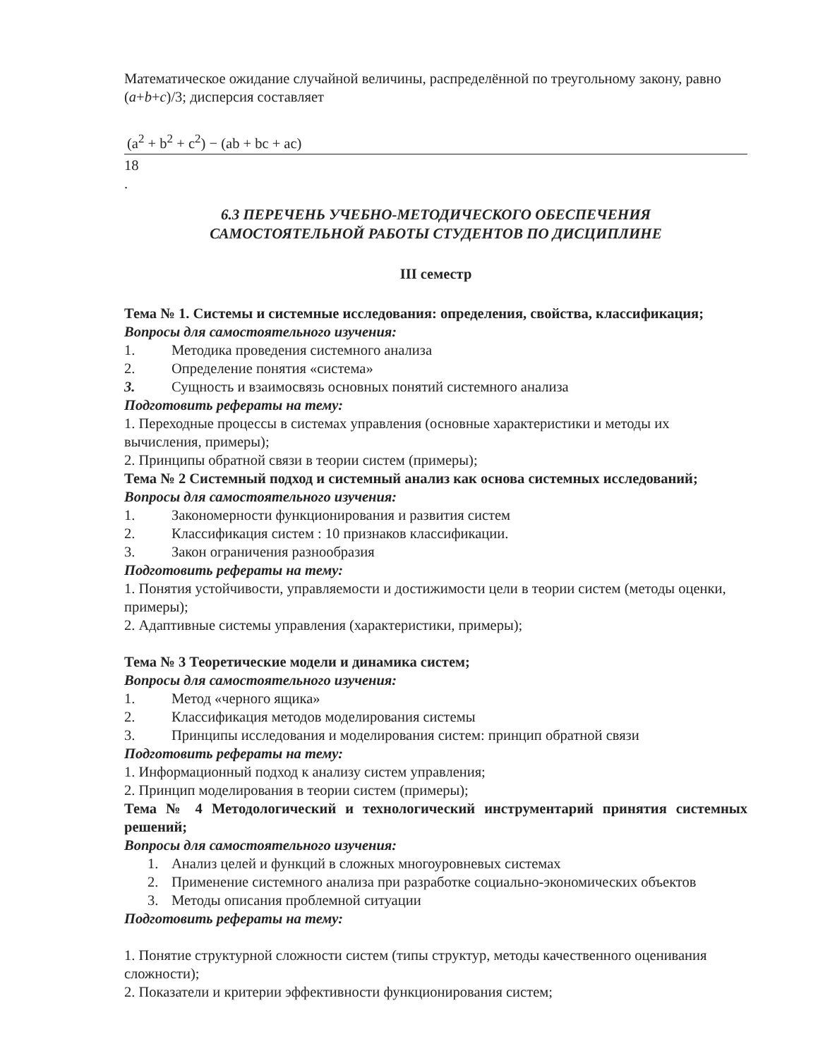Математическое ожидание случайной величины, распределённой по треугольному закону, равно (a+b+c)/3; дисперсия составляет
(a<sup>2</sup> + b<sup>2</sup> + c<sup>2</sup>) − (ab + bc + ac)
18
.
6.3 ПЕРЕЧЕНЬ УЧЕБНО-МЕТОДИЧЕСКОГО ОБЕСПЕЧЕНИЯ
САМОСТОЯТЕЛЬНОЙ РАБОТЫ СТУДЕНТОВ ПО ДИСЦИПЛИНЕ
III семестр
Тема № 1. Системы и системные исследования: определения, свойства, классификация;
Вопросы для самостоятельного изучения:
1. Методика проведения системного анализа
2. Определение понятия «система»
3. Сущность и взаимосвязь основных понятий системного анализа
Подготовить рефераты на тему:
1. Переходные процессы в системах управления (основные характеристики и методы их вычисления, примеры);
2. Принципы обратной связи в теории систем (примеры);
Тема № 2 Системный подход и системный анализ как основа системных исследований;
Вопросы для самостоятельного изучения:
1. Закономерности функционирования и развития систем
2. Классификация систем : 10 признаков классификации.
3. Закон ограничения разнообразия
Подготовить рефераты на тему:
1. Понятия устойчивости, управляемости и достижимости цели в теории систем (методы оценки, примеры);
2. Адаптивные системы управления (характеристики, примеры);
Тема № 3 Теоретические модели и динамика систем;
Вопросы для самостоятельного изучения:
1. Метод «черного ящика»
2. Классификация методов моделирования системы
3. Принципы исследования и моделирования систем: принцип обратной связи
Подготовить рефераты на тему:
1. Информационный подход к анализу систем управления;
2. Принцип моделирования в теории систем (примеры);
Тема № 4 Методологический и технологический инструментарий принятия системных решений;
Вопросы для самостоятельного изучения:
1. Анализ целей и функций в сложных многоуровневых системах
2. Применение системного анализа при разработке социально-экономических объектов
3. Методы описания проблемной ситуации
Подготовить рефераты на тему:
1. Понятие структурной сложности систем (типы структур, методы качественного оценивания сложности);
2. Показатели и критерии эффективности функционирования систем;